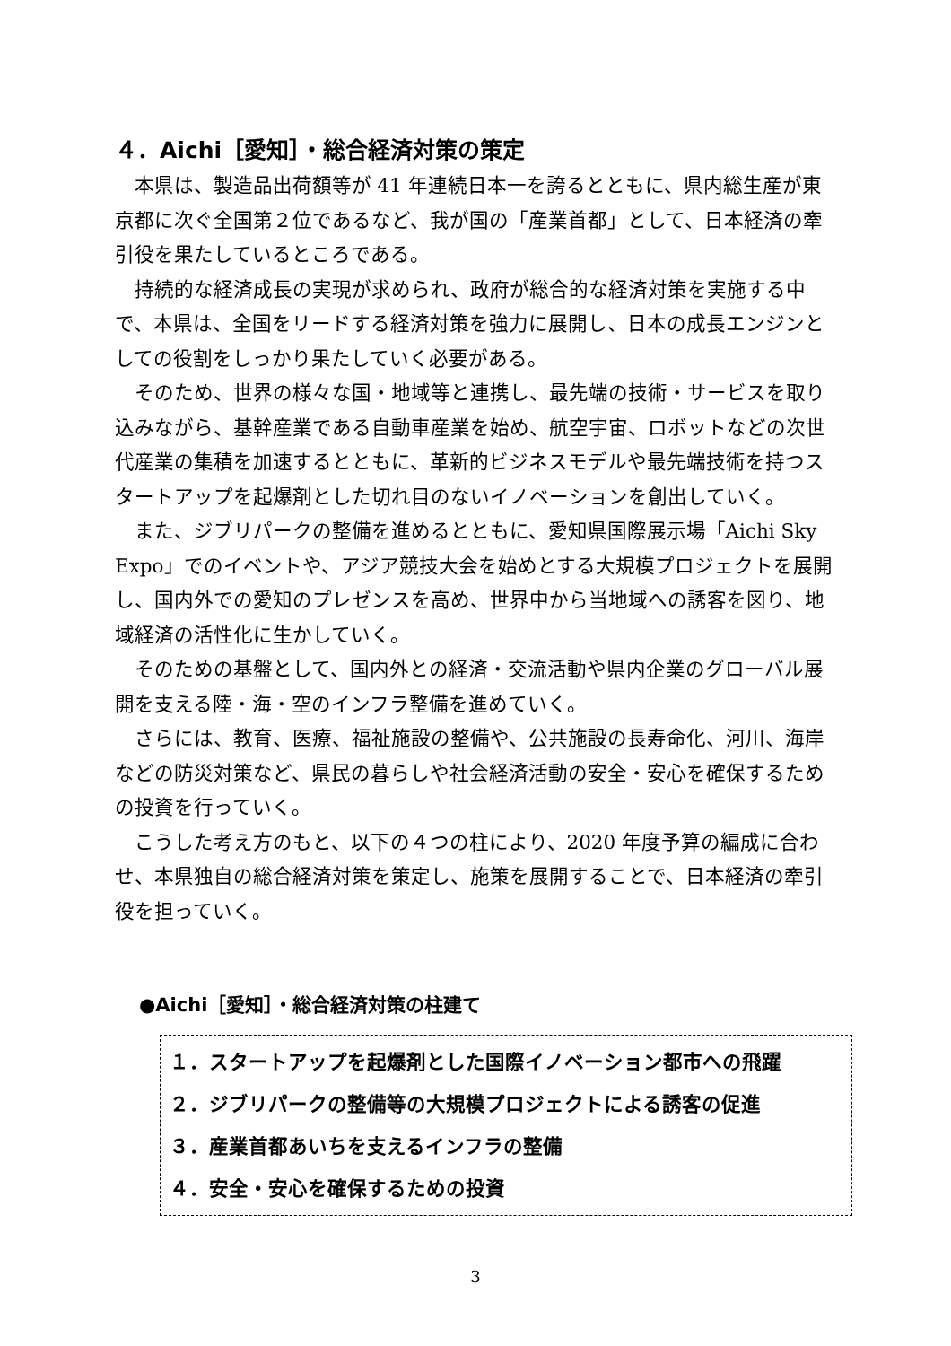４．Aichi［愛知］・総合経済対策の策定
本県は、製造品出荷額等が 41 年連続日本一を誇るとともに、県内総生産が東京都に次ぐ全国第２位であるなど、我が国の「産業首都」として、日本経済の牽引役を果たしているところである。
持続的な経済成長の実現が求められ、政府が総合的な経済対策を実施する中で、本県は、全国をリードする経済対策を強力に展開し、日本の成長エンジンとしての役割をしっかり果たしていく必要がある。
そのため、世界の様々な国・地域等と連携し、最先端の技術・サービスを取り込みながら、基幹産業である自動車産業を始め、航空宇宙、ロボットなどの次世代産業の集積を加速するとともに、革新的ビジネスモデルや最先端技術を持つスタートアップを起爆剤とした切れ目のないイノベーションを創出していく。
また、ジブリパークの整備を進めるとともに、愛知県国際展示場「Aichi Sky Expo」でのイベントや、アジア競技大会を始めとする大規模プロジェクトを展開し、国内外での愛知のプレゼンスを高め、世界中から当地域への誘客を図り、地域経済の活性化に生かしていく。
そのための基盤として、国内外との経済・交流活動や県内企業のグローバル展開を支える陸・海・空のインフラ整備を進めていく。
さらには、教育、医療、福祉施設の整備や、公共施設の長寿命化、河川、海岸などの防災対策など、県民の暮らしや社会経済活動の安全・安心を確保するための投資を行っていく。
こうした考え方のもと、以下の４つの柱により、2020 年度予算の編成に合わせ、本県独自の総合経済対策を策定し、施策を展開することで、日本経済の牽引役を担っていく。
●Aichi［愛知］・総合経済対策の柱建て
１．スタートアップを起爆剤とした国際イノベーション都市への飛躍
２．ジブリパークの整備等の大規模プロジェクトによる誘客の促進
３．産業首都あいちを支えるインフラの整備
４．安全・安心を確保するための投資
3